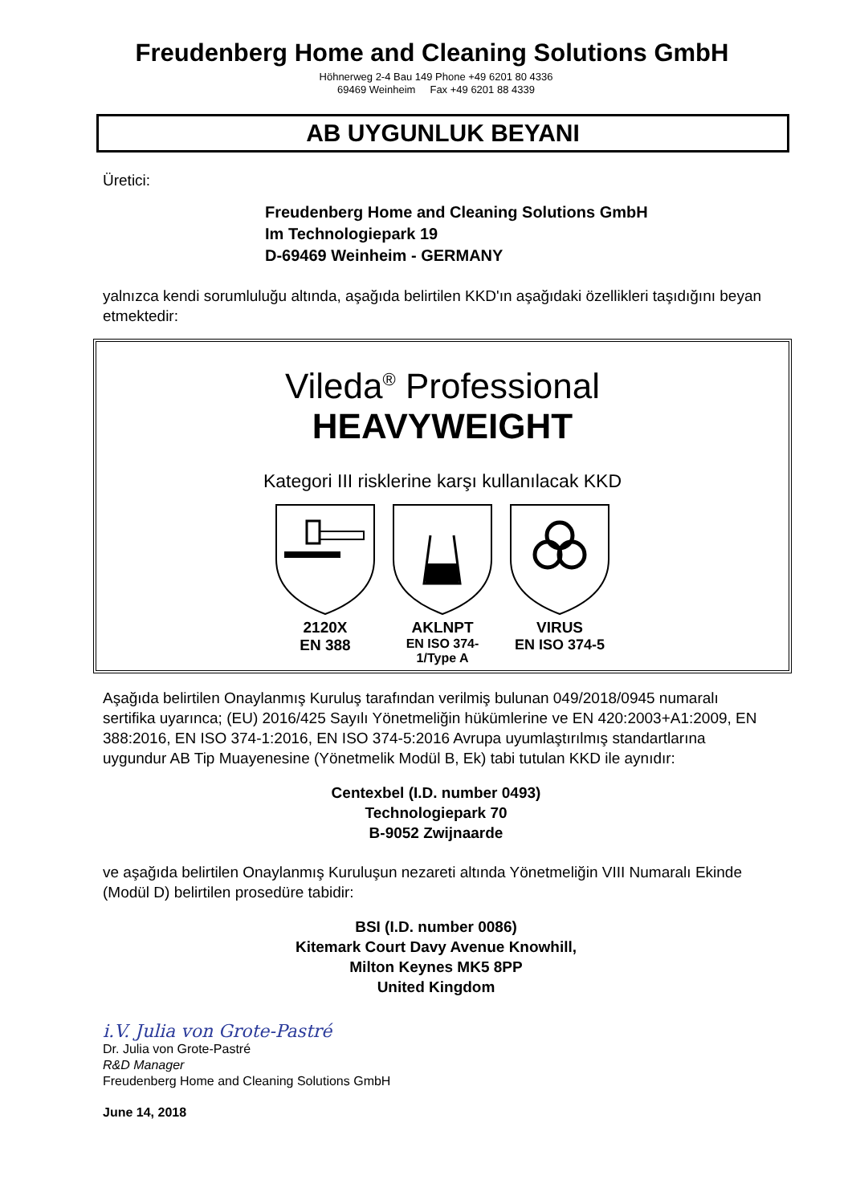Freudenberg Home and Cleaning Solutions GmbH
Höhnerweg 2-4 Bau 149 Phone +49 6201 80 4336
69469 Weinheim Fax +49 6201 88 4339
AB UYGUNLUK BEYANI
Üretici:
Freudenberg Home and Cleaning Solutions GmbH
Im Technologiepark 19
D-69469 Weinheim - GERMANY
yalnızca kendi sorumluluğu altında, aşağıda belirtilen KKD'ın aşağıdaki özellikleri taşıdığını beyan etmektedir:
Vileda<sup>®</sup> Professional
HEAVYWEIGHT
Kategori III risklerine karşı kullanılacak KKD
2120X
EN 388
AKLNPT
EN ISO 374-1/Type A
VIRUS
EN ISO 374-5
Aşağıda belirtilen Onaylanmış Kuruluş tarafından verilmiş bulunan 049/2018/0945 numaralı sertifika uyarınca; (EU) 2016/425 Sayılı Yönetmeliğin hükümlerine ve EN 420:2003+A1:2009, EN 388:2016, EN ISO 374-1:2016, EN ISO 374-5:2016 Avrupa uyumlaştırılmış standartlarına uygundur AB Tip Muayenesine (Yönetmelik Modül B, Ek) tabi tutulan KKD ile aynıdır:
Centexbel (I.D. number 0493)
Technologiepark 70
B-9052 Zwijnaarde
ve aşağıda belirtilen Onaylanmış Kuruluşun nezareti altında Yönetmeliğin VIII Numaralı Ekinde (Modül D) belirtilen prosedüre tabidir:
BSI (I.D. number 0086)
Kitemark Court Davy Avenue Knowhill,
Milton Keynes MK5 8PP
United Kingdom
i.V. Julia von Grote-Pastré
Dr. Julia von Grote-Pastré
R&D Manager
Freudenberg Home and Cleaning Solutions GmbH
June 14, 2018